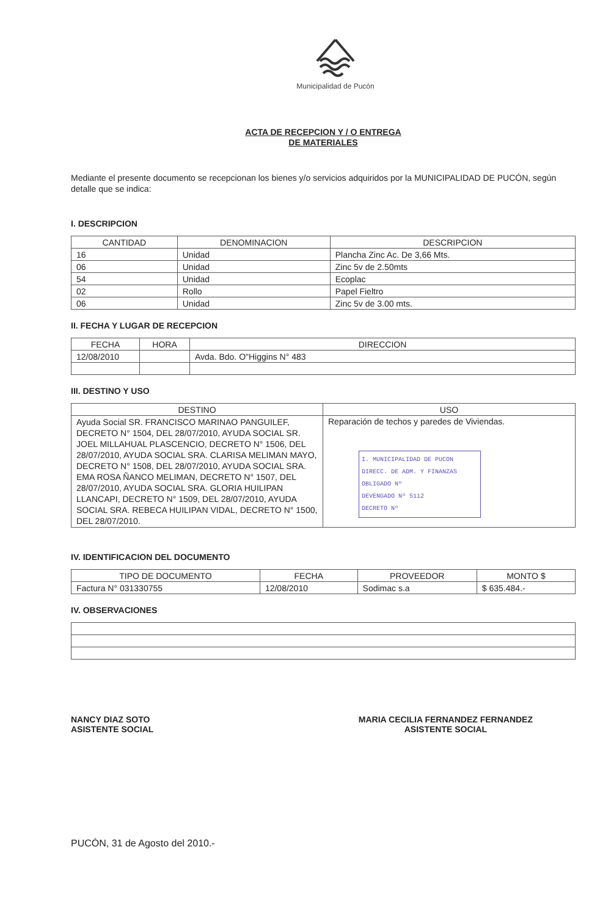Municipalidad de Pucón
ACTA DE RECEPCION Y / O ENTREGA
DE MATERIALES
Mediante el presente documento se recepcionan los bienes y/o servicios adquiridos por la MUNICIPALIDAD DE PUCÓN, según detalle que se indica:
I. DESCRIPCION
| CANTIDAD | DENOMINACION | DESCRIPCION |
| --- | --- | --- |
| 16 | Unidad | Plancha Zinc Ac. De 3,66 Mts. |
| 06 | Unidad | Zinc 5v de 2.50mts |
| 54 | Unidad | Ecoplac |
| 02 | Rollo | Papel Fieltro |
| 06 | Unidad | Zinc 5v de 3.00 mts. |
II. FECHA Y LUGAR DE RECEPCION
| FECHA | HORA | DIRECCION |
| --- | --- | --- |
| 12/08/2010 | | Avda. Bdo. O"Higgins N° 483 |
III. DESTINO Y USO
| DESTINO | USO |
| --- | --- |
| Ayuda Social SR. FRANCISCO MARINAO PANGUILEF, DECRETO N° 1504, DEL 28/07/2010, AYUDA SOCIAL SR. JOEL MILLAHUAL PLASCENCIO, DECRETO N° 1506, DEL 28/07/2010, AYUDA SOCIAL SRA. CLARISA MELIMAN MAYO, DECRETO N° 1508, DEL 28/07/2010, AYUDA SOCIAL SRA. EMA ROSA ÑANCO MELIMAN, DECRETO N° 1507, DEL 28/07/2010, AYUDA SOCIAL SRA. GLORIA HUILIPAN LLANCAPI, DECRETO N° 1509, DEL 28/07/2010, AYUDA SOCIAL SRA. REBECA HUILIPAN VIDAL, DECRETO N° 1500, DEL 28/07/2010. | Reparación de techos y paredes de Viviendas. I. MUNICIPALIDAD DE PUCON DIRECC. DE ADM. Y FINANZAS OBLIGADO Nº DEVENGADO Nº 5112 DECRETO Nº |
IV. IDENTIFICACION DEL DOCUMENTO
| TIPO DE DOCUMENTO | FECHA | PROVEEDOR | MONTO $ |
| --- | --- | --- | --- |
| Factura N° 031330755 | 12/08/2010 | Sodimac s.a | $ 635.484.- |
IV. OBSERVACIONES
NANCY DIAZ SOTO
ASISTENTE SOCIAL
MARIA CECILIA FERNANDEZ FERNANDEZ
ASISTENTE SOCIAL
PUCÓN, 31 de Agosto del 2010.-